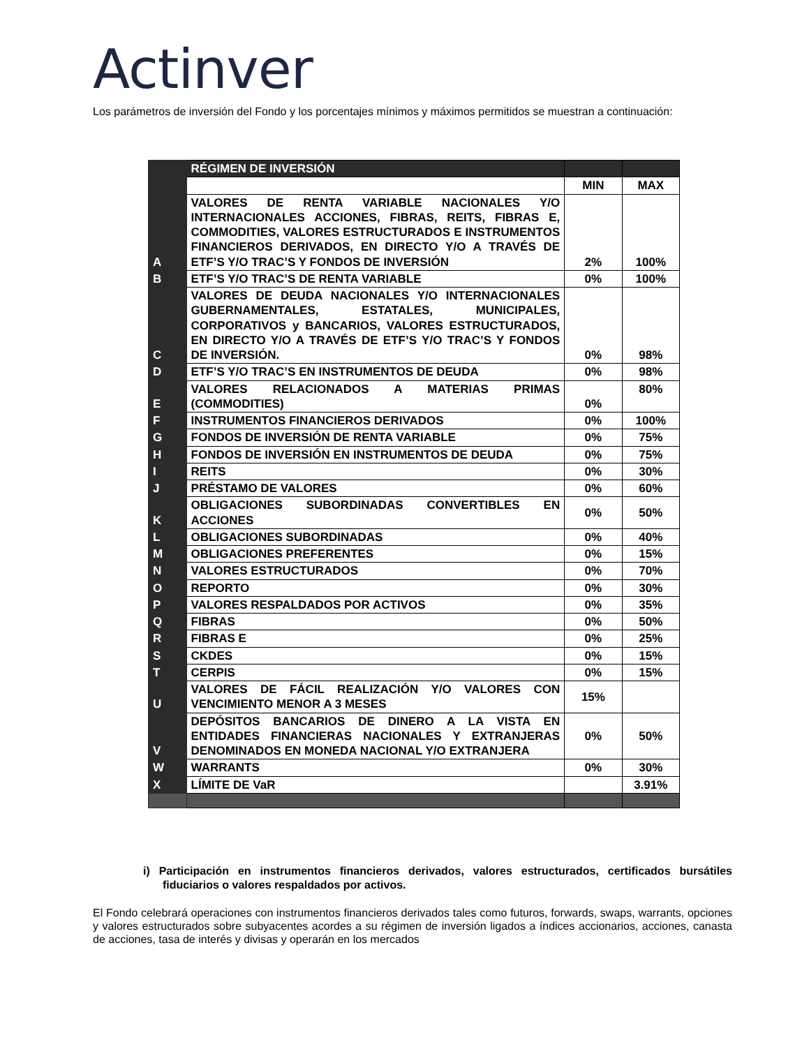Actinver
Los parámetros de inversión del Fondo y los porcentajes mínimos y máximos permitidos se muestran a continuación:
| | RÉGIMEN DE INVERSIÓN | | |
| | | MIN | MAX |
| A | VALORES DE RENTA VARIABLE NACIONALES Y/O INTERNACIONALES ACCIONES, FIBRAS, REITS, FIBRAS E, COMMODITIES, VALORES ESTRUCTURADOS E INSTRUMENTOS FINANCIEROS DERIVADOS, EN DIRECTO Y/O A TRAVÉS DE ETF’S Y/O TRAC’S Y FONDOS DE INVERSIÓN | 2% | 100% |
| B | ETF’S Y/O TRAC’S DE RENTA VARIABLE | 0% | 100% |
| C | VALORES DE DEUDA NACIONALES Y/O INTERNACIONALES GUBERNAMENTALES, ESTATALES, MUNICIPALES, CORPORATIVOS y BANCARIOS, VALORES ESTRUCTURADOS, EN DIRECTO Y/O A TRAVÉS DE ETF’S Y/O TRAC’S Y FONDOS DE INVERSIÓN. | 0% | 98% |
| D | ETF’S Y/O TRAC’S EN INSTRUMENTOS DE DEUDA | 0% | 98% |
| E | VALORES RELACIONADOS A MATERIAS PRIMAS (COMMODITIES) | 0% | 80% |
| F | INSTRUMENTOS FINANCIEROS DERIVADOS | 0% | 100% |
| G | FONDOS DE INVERSIÓN DE RENTA VARIABLE | 0% | 75% |
| H | FONDOS DE INVERSIÓN EN INSTRUMENTOS DE DEUDA | 0% | 75% |
| I | REITS | 0% | 30% |
| J | PRÉSTAMO DE VALORES | 0% | 60% |
| K | OBLIGACIONES SUBORDINADAS CONVERTIBLES EN ACCIONES | 0% | 50% |
| L | OBLIGACIONES SUBORDINADAS | 0% | 40% |
| M | OBLIGACIONES PREFERENTES | 0% | 15% |
| N | VALORES ESTRUCTURADOS | 0% | 70% |
| O | REPORTO | 0% | 30% |
| P | VALORES RESPALDADOS POR ACTIVOS | 0% | 35% |
| Q | FIBRAS | 0% | 50% |
| R | FIBRAS E | 0% | 25% |
| S | CKDES | 0% | 15% |
| T | CERPIS | 0% | 15% |
| U | VALORES DE FÁCIL REALIZACIÓN Y/O VALORES CON VENCIMIENTO MENOR A 3 MESES | 15% | |
| V | DEPÓSITOS BANCARIOS DE DINERO A LA VISTA EN ENTIDADES FINANCIERAS NACIONALES Y EXTRANJERAS DENOMINADOS EN MONEDA NACIONAL Y/O EXTRANJERA | 0% | 50% |
| W | WARRANTS | 0% | 30% |
| X | LÍMITE DE VaR | | 3.91% |
i) Participación en instrumentos financieros derivados, valores estructurados, certificados bursátiles fiduciarios o valores respaldados por activos.
El Fondo celebrará operaciones con instrumentos financieros derivados tales como futuros, forwards, swaps, warrants, opciones y valores estructurados sobre subyacentes acordes a su régimen de inversión ligados a índices accionarios, acciones, canasta de acciones, tasa de interés y divisas y operarán en los mercados